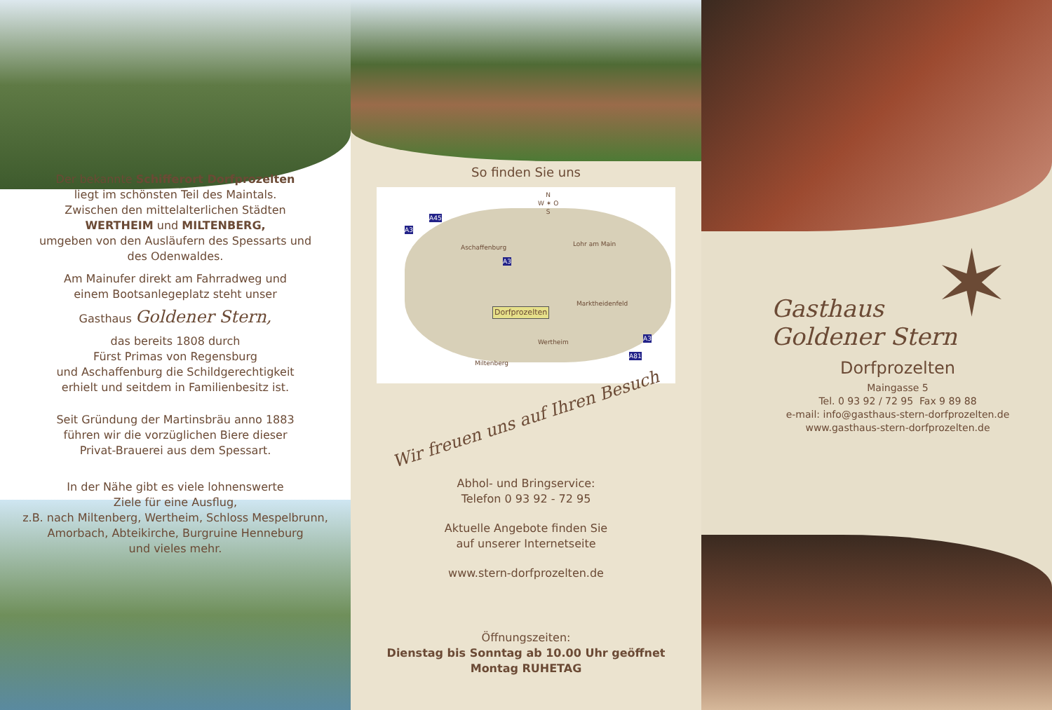Der bekannte Schifferort Dorfprozelten
liegt im schönsten Teil des Maintals.
Zwischen den mittelalterlichen Städten
WERTHEIM und MILTENBERG,
umgeben von den Ausläufern des Spessarts und
des Odenwaldes.
Am Mainufer direkt am Fahrradweg und
einem Bootsanlegeplatz steht unser
Gasthaus Goldener Stern,
das bereits 1808 durch
Fürst Primas von Regensburg
und Aschaffenburg die Schildgerechtigkeit
erhielt und seitdem in Familienbesitz ist.
Seit Gründung der Martinsbräu anno 1883
führen wir die vorzüglichen Biere dieser
Privat-Brauerei aus dem Spessart.
In der Nähe gibt es viele lohnenswerte
Ziele für eine Ausflug,
z.B. nach Miltenberg, Wertheim, Schloss Mespelbrunn,
Amorbach, Abteikirche, Burgruine Henneburg
und vieles mehr.
So finden Sie uns
N
W ✶ O
S
Aschaffenburg Lohr am Main
Marktheidenfeld
Dorfprozelten
Wertheim
Miltenberg
A3
A45
A3
A3
A81
Wir freuen uns auf Ihren Besuch
Abhol- und Bringservice:
Telefon 0 93 92 - 72 95
Aktuelle Angebote finden Sie
auf unserer Internetseite
www.stern-dorfprozelten.de
Öffnungszeiten:
Dienstag bis Sonntag ab 10.00 Uhr geöffnet
Montag RUHETAG
✶
Gasthaus
Goldener Stern
Dorfprozelten
Maingasse 5
Tel. 0 93 92 / 72 95 Fax 9 89 88
e-mail: info@gasthaus-stern-dorfprozelten.de
www.gasthaus-stern-dorfprozelten.de